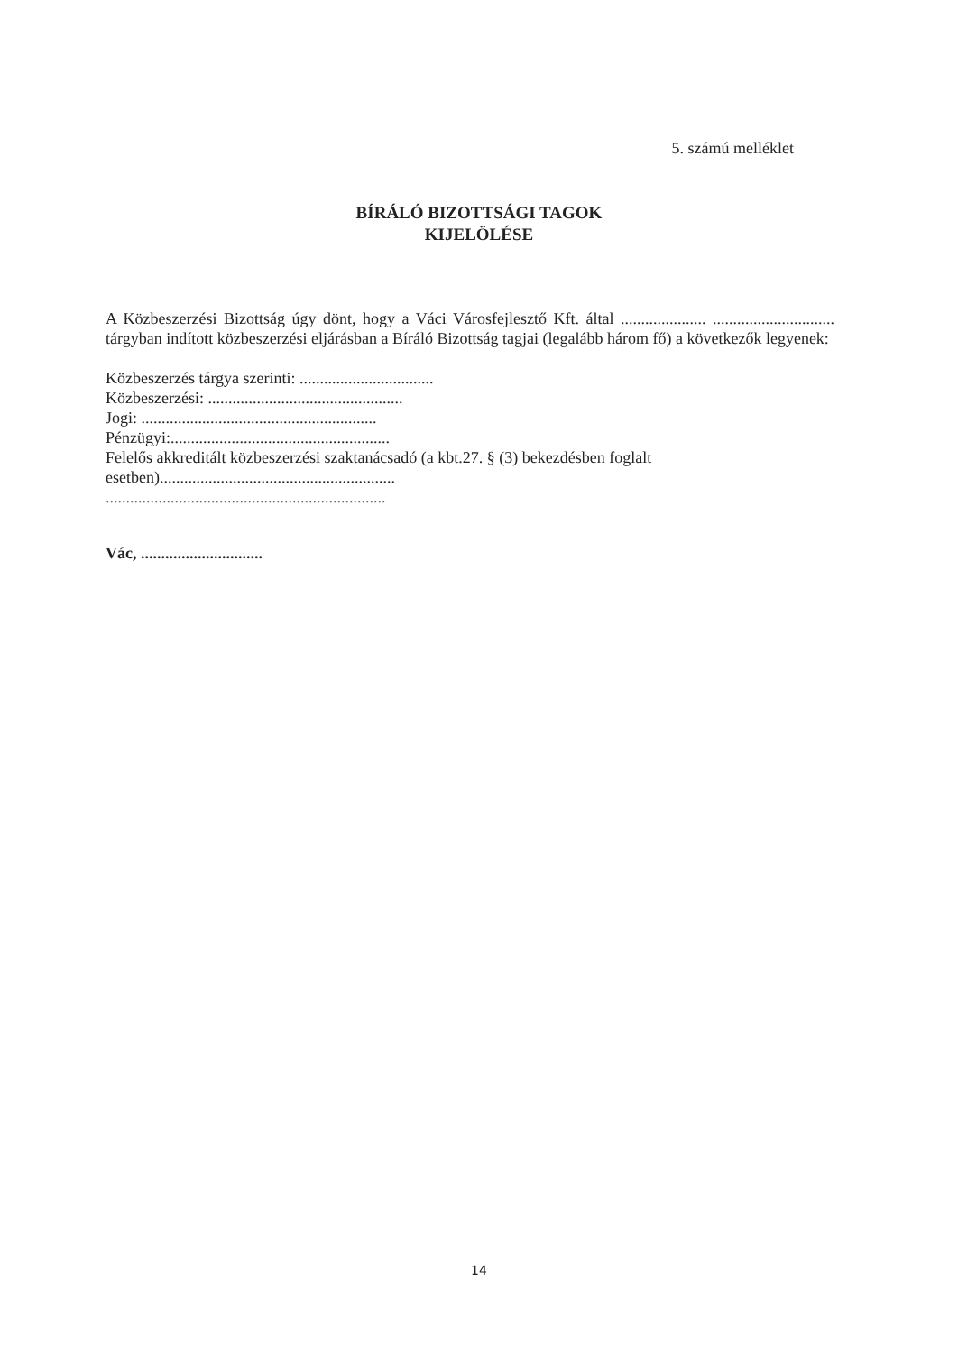5. számú melléklet
BÍRÁLÓ BIZOTTSÁGI TAGOK
KIJELÖLÉSE
A Közbeszerzési Bizottság úgy dönt, hogy a Váci Városfejlesztő Kft. által ..................... .............................. tárgyban indított közbeszerzési eljárásban a Bíráló Bizottság tagjai (legalább három fő) a következők legyenek:
Közbeszerzés tárgya szerinti: .................................
Közbeszerzési: ................................................
Jogi: ..........................................................
Pénzügyi:......................................................
Felelős akkreditált közbeszerzési szaktanácsadó (a kbt.27. § (3) bekezdésben foglalt
esetben)..........................................................
.....................................................................
Vác, ..............................
14